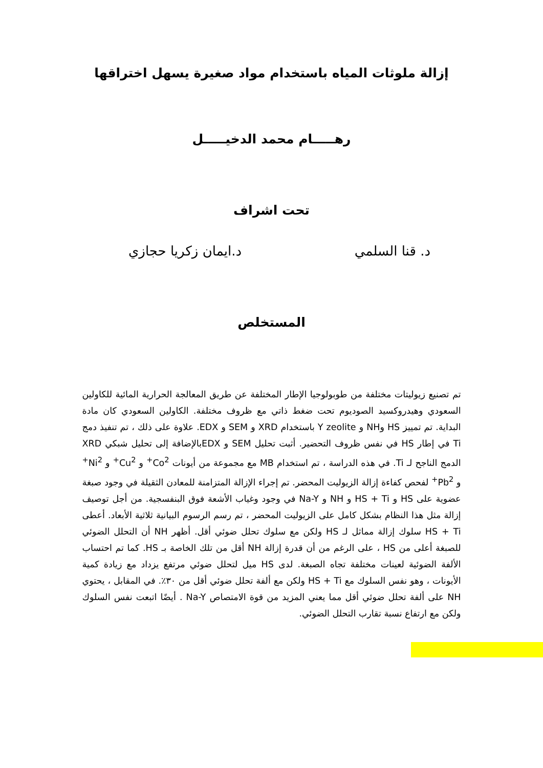إزالة ملوثات المياه باستخدام مواد صغيرة يسهل اختراقها
رهـــــام محمد الدخيـــــل
تحت اشراف
د. قنا السلمي د.ايمان زكريا حجازي
المستخلص
تم تصنيع زيوليتات مختلفة من طوبولوجيا الإطار المختلفة عن طريق المعالجة الحرارية المائية للكاولين السعودي وهيدروكسيد الصوديوم تحت ضغط ذاتي مع ظروف مختلفة. الكاولين السعودي كان مادة البداية. تم تمييز HS وNH و Y zeolite باستخدام XRD و SEM و EDX. علاوة على ذلك ، تم تنفيذ دمج Ti في إطار HS في نفس ظروف التحضير. أثبت تحليل SEM و EDXبالإضافة إلى تحليل شبكي XRD الدمج الناجح لـ Ti. في هذه الدراسة ، تم استخدام MB مع مجموعة من أيونات Co<sup>2+</sup> و Cu<sup>2+</sup> و Ni<sup>2+</sup> و Pb<sup>2+</sup> لفحص كفاءة إزالة الزيوليت المحضر. تم إجراء الإزالة المتزامنة للمعادن الثقيلة في وجود صبغة عضوية على HS و HS + Ti و NH و Na-Y في وجود وغياب الأشعة فوق البنفسجية. من أجل توصيف إزالة مثل هذا النظام بشكل كامل على الزيوليت المحضر ، تم رسم الرسوم البيانية ثلاثية الأبعاد. أعطى HS + Ti سلوك إزالة مماثل لـ HS ولكن مع سلوك تحلل ضوئي أقل. أظهر NH أن التحلل الضوئي للصبغة أعلى من HS ، على الرغم من أن قدرة إزالة NH أقل من تلك الخاصة بـ HS. كما تم احتساب الألفة الضوئية لعينات مختلفة تجاه الصبغة. لدى HS ميل لتحلل ضوئي مرتفع يزداد مع زيادة كمية الأيونات ، وهو نفس السلوك مع HS + Ti ولكن مع ألفة تحلل ضوئي أقل من ٣٠٪. في المقابل ، يحتوي NH على ألفة تحلل ضوئي أقل مما يعني المزيد من قوة الامتصاص Na-Y . أيضًا اتبعت نفس السلوك ولكن مع ارتفاع نسبة تقارب التحلل الضوئي.